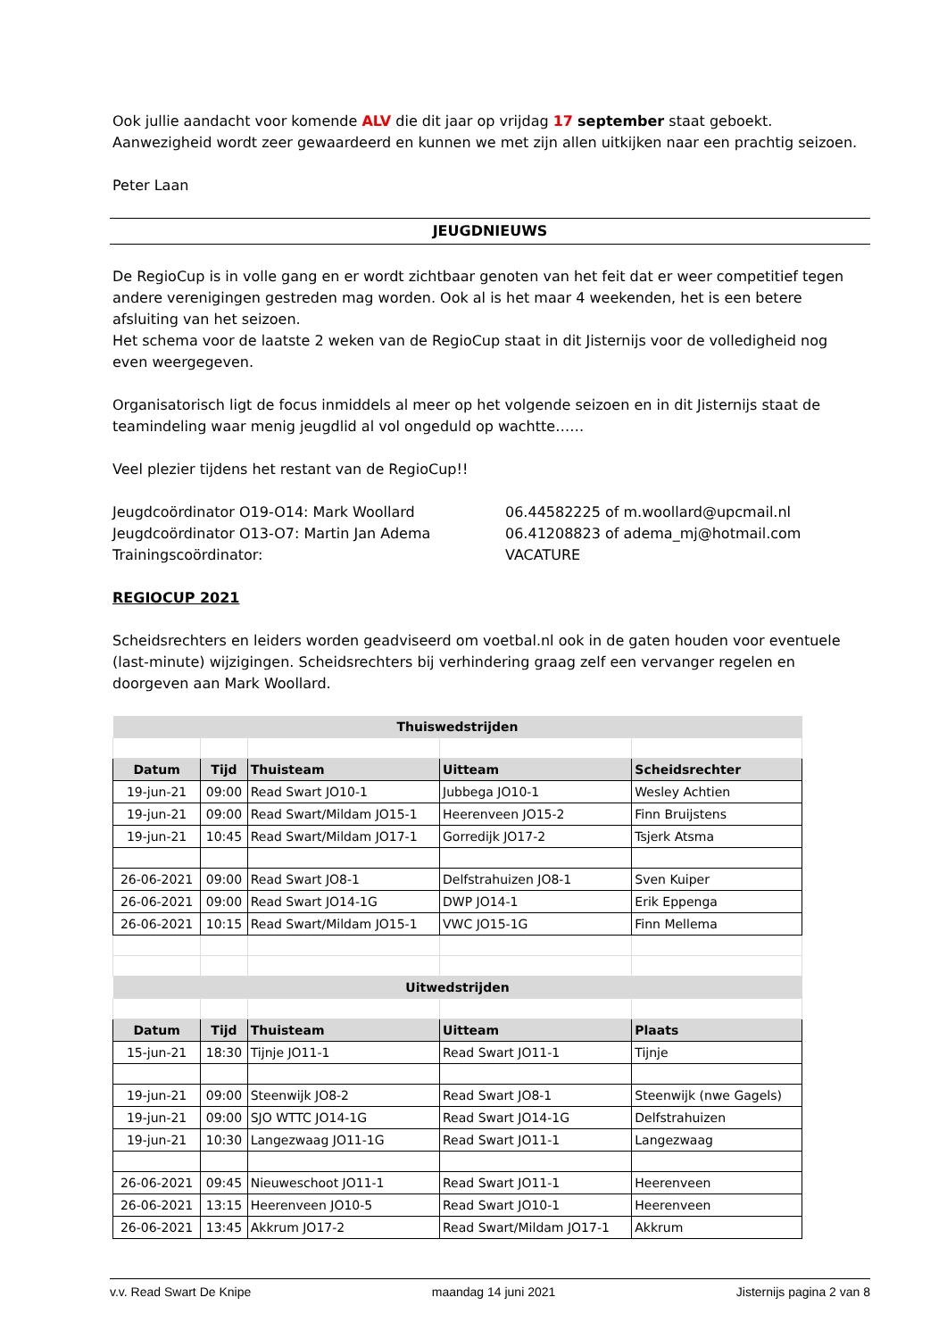Ook jullie aandacht voor komende ALV die dit jaar op vrijdag 17 september staat geboekt. Aanwezigheid wordt zeer gewaardeerd en kunnen we met zijn allen uitkijken naar een prachtig seizoen.
Peter Laan
JEUGDNIEUWS
De RegioCup is in volle gang en er wordt zichtbaar genoten van het feit dat er weer competitief tegen andere verenigingen gestreden mag worden. Ook al is het maar 4 weekenden, het is een betere afsluiting van het seizoen.
Het schema voor de laatste 2 weken van de RegioCup staat in dit Jisternijs voor de volledigheid nog even weergegeven.
Organisatorisch ligt de focus inmiddels al meer op het volgende seizoen en in dit Jisternijs staat de teamindeling waar menig jeugdlid al vol ongeduld op wachtte……
Veel plezier tijdens het restant van de RegioCup!!
Jeugdcoördinator O19-O14: Mark Woollard
Jeugdcoördinator O13-O7: Martin Jan Adema
Trainingscoördinator:
06.44582225 of m.woollard@upcmail.nl
06.41208823 of adema_mj@hotmail.com
VACATURE
REGIOCUP 2021
Scheidsrechters en leiders worden geadviseerd om voetbal.nl ook in de gaten houden voor eventuele (last-minute) wijzigingen. Scheidsrechters bij verhindering graag zelf een vervanger regelen en doorgeven aan Mark Woollard.
| Thuiswedstrijden | | | | |
| Datum | Tijd | Thuisteam | Uitteam | Scheidsrechter |
| 19-jun-21 | 09:00 | Read Swart JO10-1 | Jubbega JO10-1 | Wesley Achtien |
| 19-jun-21 | 09:00 | Read Swart/Mildam JO15-1 | Heerenveen JO15-2 | Finn Bruijstens |
| 19-jun-21 | 10:45 | Read Swart/Mildam JO17-1 | Gorredijk JO17-2 | Tsjerk Atsma |
| 26-06-2021 | 09:00 | Read Swart JO8-1 | Delfstrahuizen JO8-1 | Sven Kuiper |
| 26-06-2021 | 09:00 | Read Swart JO14-1G | DWP JO14-1 | Erik Eppenga |
| 26-06-2021 | 10:15 | Read Swart/Mildam JO15-1 | VWC JO15-1G | Finn Mellema |
| Uitwedstrijden | | | | |
| Datum | Tijd | Thuisteam | Uitteam | Plaats |
| 15-jun-21 | 18:30 | Tijnje JO11-1 | Read Swart JO11-1 | Tijnje |
| 19-jun-21 | 09:00 | Steenwijk JO8-2 | Read Swart JO8-1 | Steenwijk (nwe Gagels) |
| 19-jun-21 | 09:00 | SJO WTTC JO14-1G | Read Swart JO14-1G | Delfstrahuizen |
| 19-jun-21 | 10:30 | Langezwaag JO11-1G | Read Swart JO11-1 | Langezwaag |
| 26-06-2021 | 09:45 | Nieuweschoot JO11-1 | Read Swart JO11-1 | Heerenveen |
| 26-06-2021 | 13:15 | Heerenveen JO10-5 | Read Swart JO10-1 | Heerenveen |
| 26-06-2021 | 13:45 | Akkrum JO17-2 | Read Swart/Mildam JO17-1 | Akkrum |
v.v. Read Swart De Knipe maandag 14 juni 2021 Jisternijs pagina 2 van 8